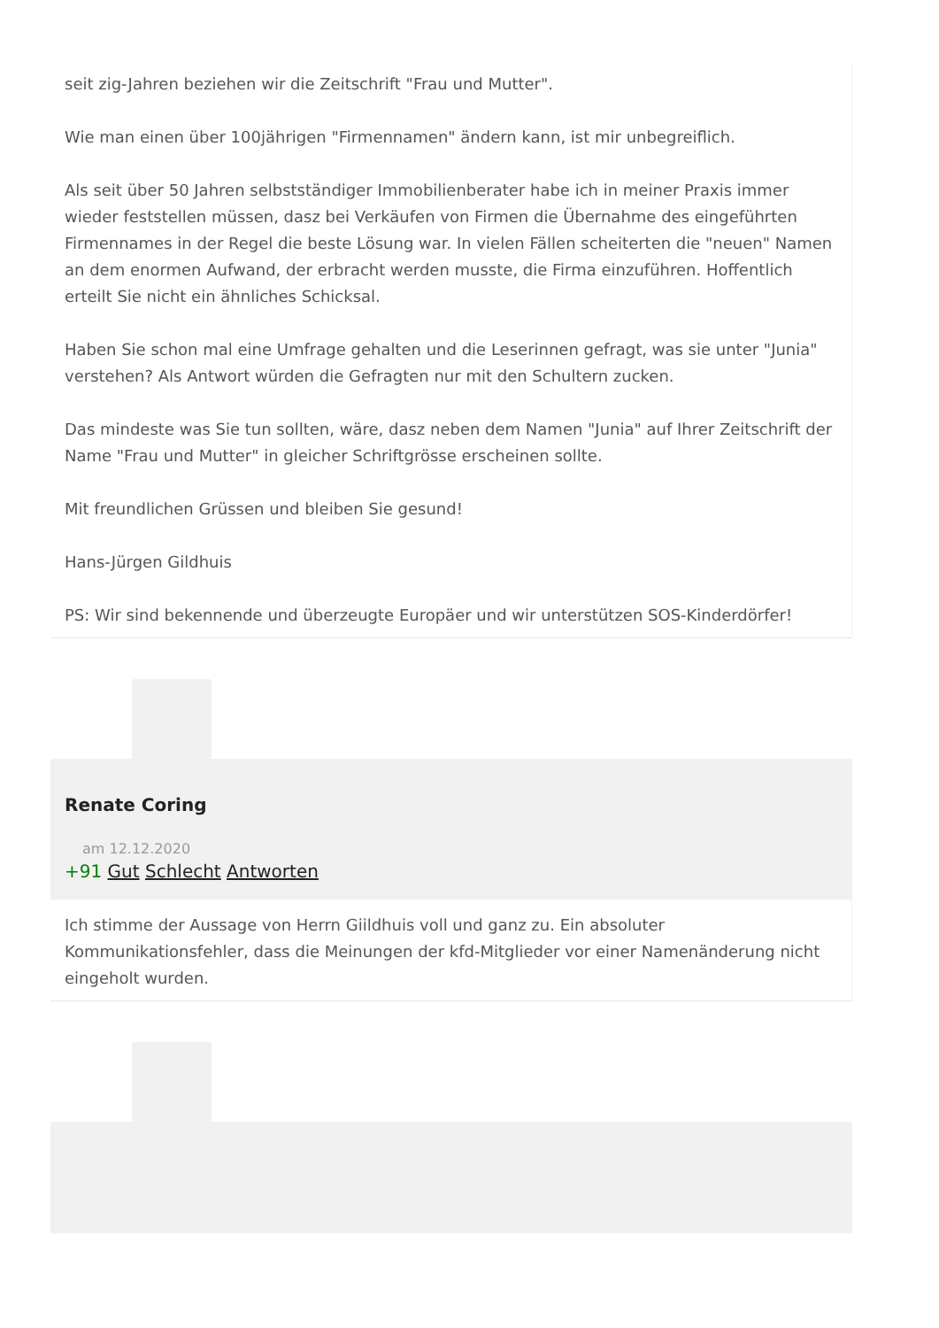seit zig-Jahren beziehen wir die Zeitschrift "Frau und Mutter".
Wie man einen über 100jährigen "Firmennamen" ändern kann, ist mir unbegreiflich.
Als seit über 50 Jahren selbstständiger Immobilienberater habe ich in meiner Praxis immer wieder feststellen müssen, dasz bei Verkäufen von Firmen die Übernahme des eingeführten Firmennames in der Regel die beste Lösung war. In vielen Fällen scheiterten die "neuen" Namen an dem enormen Aufwand, der erbracht werden musste, die Firma einzuführen. Hoffentlich erteilt Sie nicht ein ähnliches Schicksal.
Haben Sie schon mal eine Umfrage gehalten und die Leserinnen gefragt, was sie unter "Junia" verstehen? Als Antwort würden die Gefragten nur mit den Schultern zucken.
Das mindeste was Sie tun sollten, wäre, dasz neben dem Namen "Junia" auf Ihrer Zeitschrift der Name "Frau und Mutter" in gleicher Schriftgrösse erscheinen sollte.
Mit freundlichen Grüssen und bleiben Sie gesund!
Hans-Jürgen Gildhuis
PS: Wir sind bekennende und überzeugte Europäer und wir unterstützen SOS-Kinderdörfer!
Renate Coring
am 12.12.2020
+91 Gut Schlecht Antworten
Ich stimme der Aussage von Herrn Giildhuis voll und ganz zu. Ein absoluter Kommunikationsfehler, dass die Meinungen der kfd-Mitglieder vor einer Namenänderung nicht eingeholt wurden.